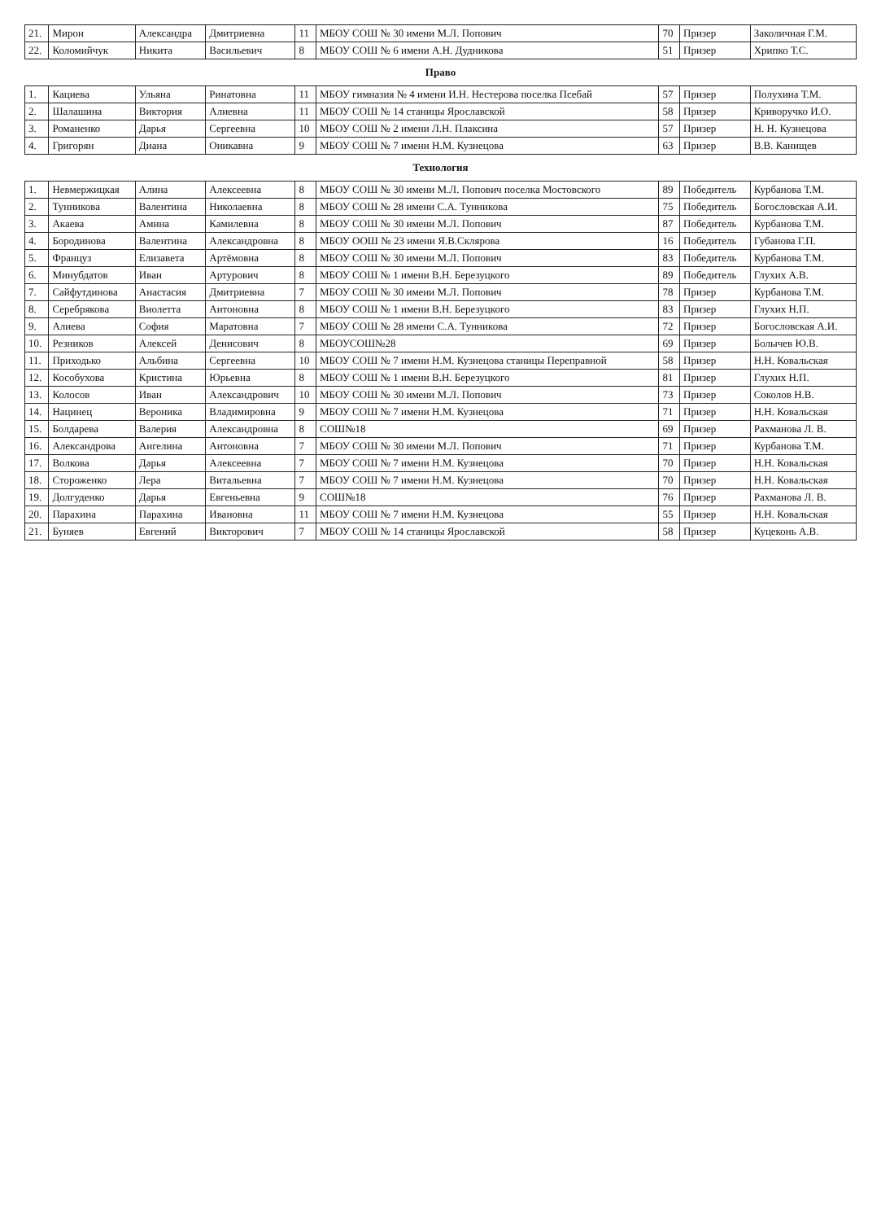| 21. | Мирон | Александра | Дмитриевна | 11 | МБОУ СОШ № 30 имени М.Л. Попович | 70 | Призер | Заколичная Г.М. |
| 22. | Коломийчук | Никита | Васильевич | 8 | МБОУ СОШ № 6 имени А.Н. Дудникова | 51 | Призер | Хрипко Т.С. |
| Право | | | | | | | | |
| 1. | Кациева | Ульяна | Ринатовна | 11 | МБОУ гимназия № 4 имени И.Н. Нестерова поселка Псебай | 57 | Призер | Полухина Т.М. |
| 2. | Шалашина | Виктория | Алиевна | 11 | МБОУ СОШ № 14 станицы Ярославской | 58 | Призер | Криворучко И.О. |
| 3. | Романенко | Дарья | Сергеевна | 10 | МБОУ СОШ № 2 имени Л.Н. Плаксина | 57 | Призер | Н. Н. Кузнецова |
| 4. | Григорян | Диана | Оникавна | 9 | МБОУ СОШ № 7 имени Н.М. Кузнецова | 63 | Призер | В.В. Канищев |
| Технология | | | | | | | | |
| 1. | Невмержицкая | Алина | Алексеевна | 8 | МБОУ СОШ № 30 имени М.Л. Попович поселка Мостовского | 89 | Победитель | Курбанова Т.М. |
| 2. | Тунникова | Валентина | Николаевна | 8 | МБОУ СОШ № 28 имени С.А. Тунникова | 75 | Победитель | Богословская А.И. |
| 3. | Акаева | Амина | Камилевна | 8 | МБОУ СОШ № 30 имени М.Л. Попович | 87 | Победитель | Курбанова Т.М. |
| 4. | Бородинова | Валентина | Александровна | 8 | МБОУ ООШ № 23 имени Я.В.Склярова | 16 | Победитель | Губанова Г.П. |
| 5. | Француз | Елизавета | Артёмовна | 8 | МБОУ СОШ № 30 имени М.Л. Попович | 83 | Победитель | Курбанова Т.М. |
| 6. | Минубдатов | Иван | Артурович | 8 | МБОУ СОШ № 1 имени В.Н. Березуцкого | 89 | Победитель | Глухих А.В. |
| 7. | Сайфутдинова | Анастасия | Дмитриевна | 7 | МБОУ СОШ № 30 имени М.Л. Попович | 78 | Призер | Курбанова Т.М. |
| 8. | Серебрякова | Виолетта | Антоновна | 8 | МБОУ СОШ № 1 имени В.Н. Березуцкого | 83 | Призер | Глухих Н.П. |
| 9. | Алиева | София | Маратовна | 7 | МБОУ СОШ № 28 имени С.А. Тунникова | 72 | Призер | Богословская А.И. |
| 10. | Резников | Алексей | Денисович | 8 | МБОУСОШ№28 | 69 | Призер | Болычев Ю.В. |
| 11. | Приходько | Альбина | Сергеевна | 10 | МБОУ СОШ № 7 имени Н.М. Кузнецова станицы Переправной | 58 | Призер | Н.Н. Ковальская |
| 12. | Кособухова | Кристина | Юрьевна | 8 | МБОУ СОШ № 1 имени В.Н. Березуцкого | 81 | Призер | Глухих Н.П. |
| 13. | Колосов | Иван | Александрович | 10 | МБОУ СОШ № 30 имени М.Л. Попович | 73 | Призер | Соколов Н.В. |
| 14. | Нацинец | Вероника | Владимировна | 9 | МБОУ СОШ № 7 имени Н.М. Кузнецова | 71 | Призер | Н.Н. Ковальская |
| 15. | Болдарева | Валерия | Александровна | 8 | СОШ№18 | 69 | Призер | Рахманова Л. В. |
| 16. | Александрова | Ангелина | Антоновна | 7 | МБОУ СОШ № 30 имени М.Л. Попович | 71 | Призер | Курбанова Т.М. |
| 17. | Волкова | Дарья | Алексеевна | 7 | МБОУ СОШ № 7 имени Н.М. Кузнецова | 70 | Призер | Н.Н. Ковальская |
| 18. | Стороженко | Лера | Витальевна | 7 | МБОУ СОШ № 7 имени Н.М. Кузнецова | 70 | Призер | Н.Н. Ковальская |
| 19. | Долгуденко | Дарья | Евгеньевна | 9 | СОШ№18 | 76 | Призер | Рахманова Л. В. |
| 20. | Парахина | Парахина | Ивановна | 11 | МБОУ СОШ № 7 имени Н.М. Кузнецова | 55 | Призер | Н.Н. Ковальская |
| 21. | Буняев | Евгений | Викторович | 7 | МБОУ СОШ № 14 станицы Ярославской | 58 | Призер | Куцеконь А.В. |